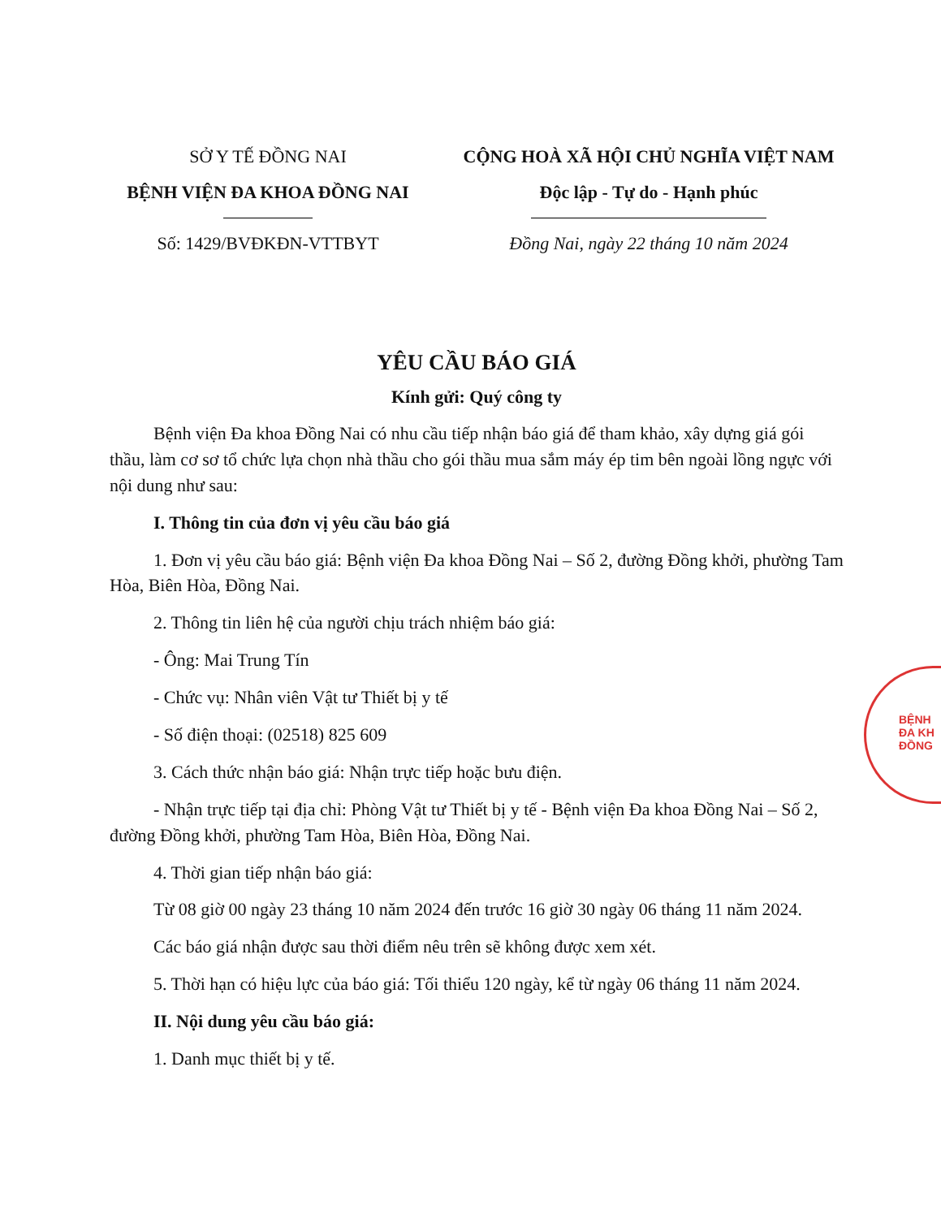SỞ Y TẾ ĐỒNG NAI
BỆNH VIỆN ĐA KHOA ĐỒNG NAI
Số: 1429/BVĐKĐN-VTTBYT
CỘNG HOÀ XÃ HỘI CHỦ NGHĨA VIỆT NAM
Độc lập - Tự do - Hạnh phúc
Đồng Nai, ngày 22 tháng 10 năm 2024
YÊU CẦU BÁO GIÁ
Kính gửi: Quý công ty
Bệnh viện Đa khoa Đồng Nai có nhu cầu tiếp nhận báo giá để tham khảo, xây dựng giá gói thầu, làm cơ sơ tổ chức lựa chọn nhà thầu cho gói thầu mua sắm máy ép tim bên ngoài lồng ngực với nội dung như sau:
I. Thông tin của đơn vị yêu cầu báo giá
1. Đơn vị yêu cầu báo giá: Bệnh viện Đa khoa Đồng Nai – Số 2, đường Đồng khởi, phường Tam Hòa, Biên Hòa, Đồng Nai.
2. Thông tin liên hệ của người chịu trách nhiệm báo giá:
- Ông: Mai Trung Tín
- Chức vụ: Nhân viên Vật tư Thiết bị y tế
- Số điện thoại: (02518) 825 609
3. Cách thức nhận báo giá: Nhận trực tiếp hoặc bưu điện.
- Nhận trực tiếp tại địa chỉ: Phòng Vật tư Thiết bị y tế - Bệnh viện Đa khoa Đồng Nai – Số 2, đường Đồng khởi, phường Tam Hòa, Biên Hòa, Đồng Nai.
4. Thời gian tiếp nhận báo giá:
Từ 08 giờ 00 ngày 23 tháng 10 năm 2024 đến trước 16 giờ 30 ngày 06 tháng 11 năm 2024.
Các báo giá nhận được sau thời điểm nêu trên sẽ không được xem xét.
5. Thời hạn có hiệu lực của báo giá: Tối thiểu 120 ngày, kể từ ngày 06 tháng 11 năm 2024.
II. Nội dung yêu cầu báo giá:
1. Danh mục thiết bị y tế.
BỆNH
ĐA KH
ĐỒNG